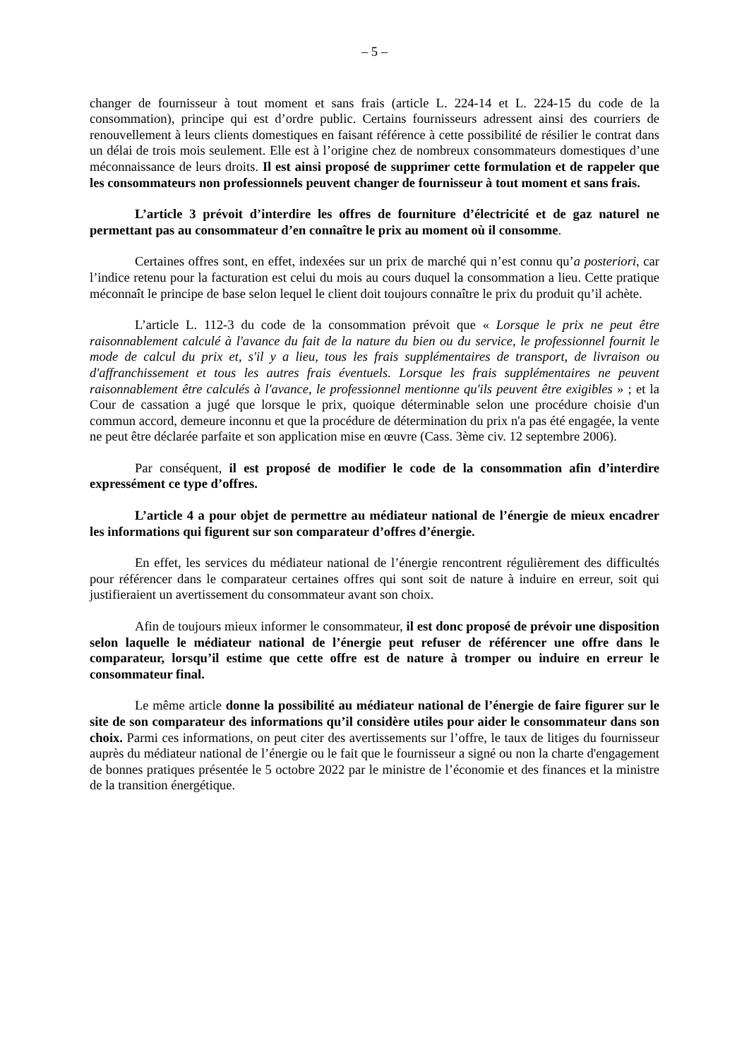– 5 –
changer de fournisseur à tout moment et sans frais (article L. 224-14 et L. 224-15 du code de la consommation), principe qui est d’ordre public. Certains fournisseurs adressent ainsi des courriers de renouvellement à leurs clients domestiques en faisant référence à cette possibilité de résilier le contrat dans un délai de trois mois seulement. Elle est à l’origine chez de nombreux consommateurs domestiques d’une méconnaissance de leurs droits. Il est ainsi proposé de supprimer cette formulation et de rappeler que les consommateurs non professionnels peuvent changer de fournisseur à tout moment et sans frais.
L’article 3 prévoit d’interdire les offres de fourniture d’électricité et de gaz naturel ne permettant pas au consommateur d’en connaître le prix au moment où il consomme.
Certaines offres sont, en effet, indexées sur un prix de marché qui n’est connu qu’a posteriori, car l’indice retenu pour la facturation est celui du mois au cours duquel la consommation a lieu. Cette pratique méconnaît le principe de base selon lequel le client doit toujours connaître le prix du produit qu’il achète.
L’article L. 112-3 du code de la consommation prévoit que « Lorsque le prix ne peut être raisonnablement calculé à l'avance du fait de la nature du bien ou du service, le professionnel fournit le mode de calcul du prix et, s'il y a lieu, tous les frais supplémentaires de transport, de livraison ou d'affranchissement et tous les autres frais éventuels. Lorsque les frais supplémentaires ne peuvent raisonnablement être calculés à l'avance, le professionnel mentionne qu'ils peuvent être exigibles » ; et la Cour de cassation a jugé que lorsque le prix, quoique déterminable selon une procédure choisie d'un commun accord, demeure inconnu et que la procédure de détermination du prix n'a pas été engagée, la vente ne peut être déclarée parfaite et son application mise en œuvre (Cass. 3ème civ. 12 septembre 2006).
Par conséquent, il est proposé de modifier le code de la consommation afin d’interdire expressément ce type d’offres.
L’article 4 a pour objet de permettre au médiateur national de l’énergie de mieux encadrer les informations qui figurent sur son comparateur d’offres d’énergie.
En effet, les services du médiateur national de l’énergie rencontrent régulièrement des difficultés pour référencer dans le comparateur certaines offres qui sont soit de nature à induire en erreur, soit qui justifieraient un avertissement du consommateur avant son choix.
Afin de toujours mieux informer le consommateur, il est donc proposé de prévoir une disposition selon laquelle le médiateur national de l’énergie peut refuser de référencer une offre dans le comparateur, lorsqu’il estime que cette offre est de nature à tromper ou induire en erreur le consommateur final.
Le même article donne la possibilité au médiateur national de l’énergie de faire figurer sur le site de son comparateur des informations qu’il considère utiles pour aider le consommateur dans son choix. Parmi ces informations, on peut citer des avertissements sur l’offre, le taux de litiges du fournisseur auprès du médiateur national de l’énergie ou le fait que le fournisseur a signé ou non la charte d'engagement de bonnes pratiques présentée le 5 octobre 2022 par le ministre de l’économie et des finances et la ministre de la transition énergétique.